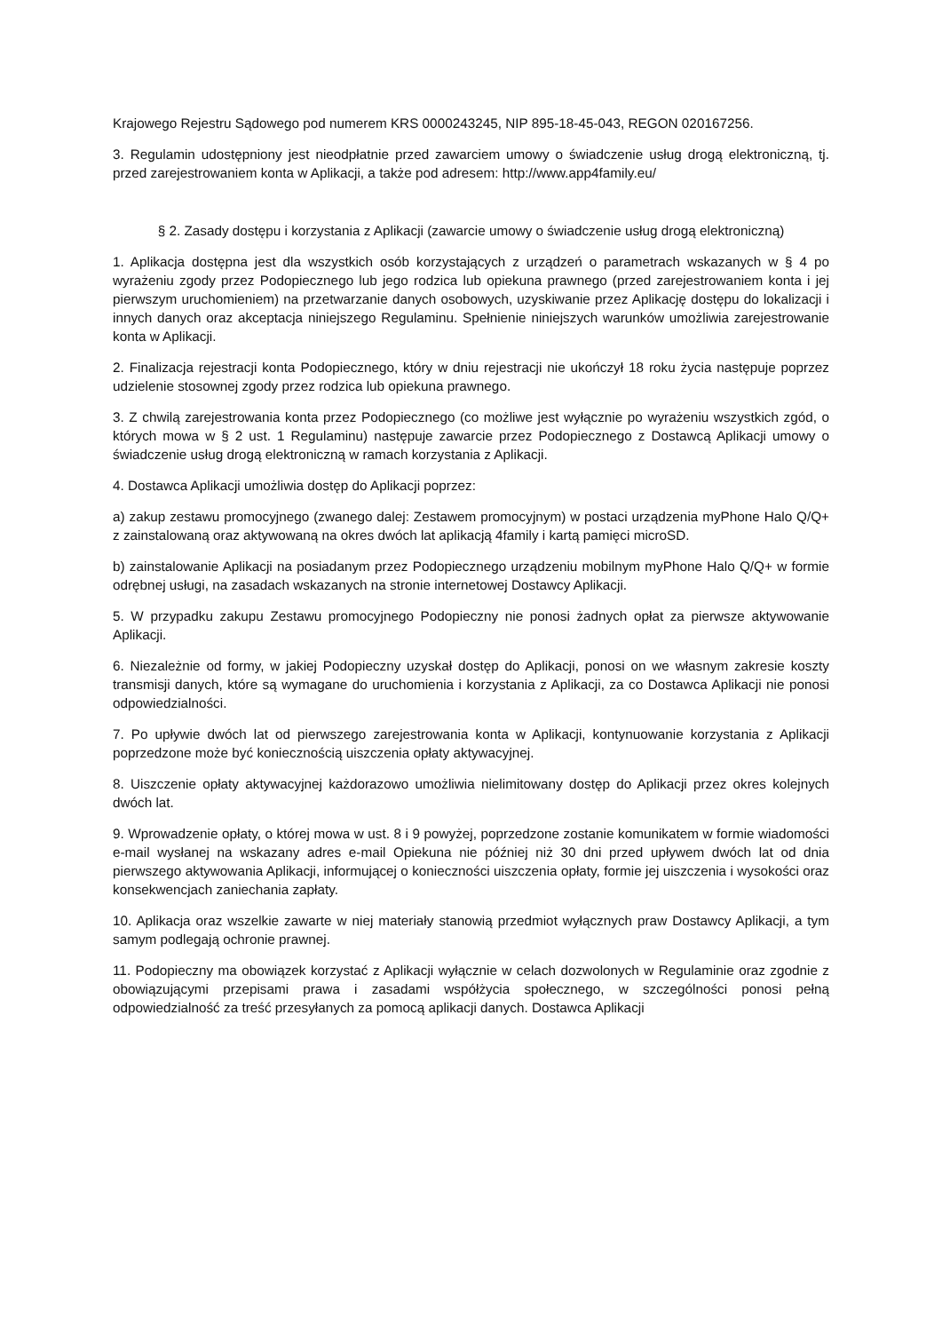Krajowego Rejestru Sądowego pod numerem KRS 0000243245, NIP 895-18-45-043, REGON 020167256.
3. Regulamin udostępniony jest nieodpłatnie przed zawarciem umowy o świadczenie usług drogą elektroniczną, tj. przed zarejestrowaniem konta w Aplikacji, a także pod adresem: http://www.app4family.eu/
§ 2. Zasady dostępu i korzystania z Aplikacji (zawarcie umowy o świadczenie usług drogą elektroniczną)
1. Aplikacja dostępna jest dla wszystkich osób korzystających z urządzeń o parametrach wskazanych w § 4 po wyrażeniu zgody przez Podopiecznego lub jego rodzica lub opiekuna prawnego (przed zarejestrowaniem konta i jej pierwszym uruchomieniem) na przetwarzanie danych osobowych, uzyskiwanie przez Aplikację dostępu do lokalizacji i innych danych oraz akceptacja niniejszego Regulaminu. Spełnienie niniejszych warunków umożliwia zarejestrowanie konta w Aplikacji.
2. Finalizacja rejestracji konta Podopiecznego, który w dniu rejestracji nie ukończył 18 roku życia następuje poprzez udzielenie stosownej zgody przez rodzica lub opiekuna prawnego.
3. Z chwilą zarejestrowania konta przez Podopiecznego (co możliwe jest wyłącznie po wyrażeniu wszystkich zgód, o których mowa w § 2 ust. 1 Regulaminu) następuje zawarcie przez Podopiecznego z Dostawcą Aplikacji umowy o świadczenie usług drogą elektroniczną w ramach korzystania z Aplikacji.
4. Dostawca Aplikacji umożliwia dostęp do Aplikacji poprzez:
a) zakup zestawu promocyjnego (zwanego dalej: Zestawem promocyjnym) w postaci urządzenia myPhone Halo Q/Q+ z zainstalowaną oraz aktywowaną na okres dwóch lat aplikacją 4family i kartą pamięci microSD.
b) zainstalowanie Aplikacji na posiadanym przez Podopiecznego urządzeniu mobilnym myPhone Halo Q/Q+ w formie odrębnej usługi, na zasadach wskazanych na stronie internetowej Dostawcy Aplikacji.
5. W przypadku zakupu Zestawu promocyjnego Podopieczny nie ponosi żadnych opłat za pierwsze aktywowanie Aplikacji.
6. Niezależnie od formy, w jakiej Podopieczny uzyskał dostęp do Aplikacji, ponosi on we własnym zakresie koszty transmisji danych, które są wymagane do uruchomienia i korzystania z Aplikacji, za co Dostawca Aplikacji nie ponosi odpowiedzialności.
7. Po upływie dwóch lat od pierwszego zarejestrowania konta w Aplikacji, kontynuowanie korzystania z Aplikacji poprzedzone może być koniecznością uiszczenia opłaty aktywacyjnej.
8. Uiszczenie opłaty aktywacyjnej każdorazowo umożliwia nielimitowany dostęp do Aplikacji przez okres kolejnych dwóch lat.
9. Wprowadzenie opłaty, o której mowa w ust. 8 i 9 powyżej, poprzedzone zostanie komunikatem w formie wiadomości e-mail wysłanej na wskazany adres e-mail Opiekuna nie później niż 30 dni przed upływem dwóch lat od dnia pierwszego aktywowania Aplikacji, informującej o konieczności uiszczenia opłaty, formie jej uiszczenia i wysokości oraz konsekwencjach zaniechania zapłaty.
10. Aplikacja oraz wszelkie zawarte w niej materiały stanowią przedmiot wyłącznych praw Dostawcy Aplikacji, a tym samym podlegają ochronie prawnej.
11. Podopieczny ma obowiązek korzystać z Aplikacji wyłącznie w celach dozwolonych w Regulaminie oraz zgodnie z obowiązującymi przepisami prawa i zasadami współżycia społecznego, w szczególności ponosi pełną odpowiedzialność za treść przesyłanych za pomocą aplikacji danych. Dostawca Aplikacji